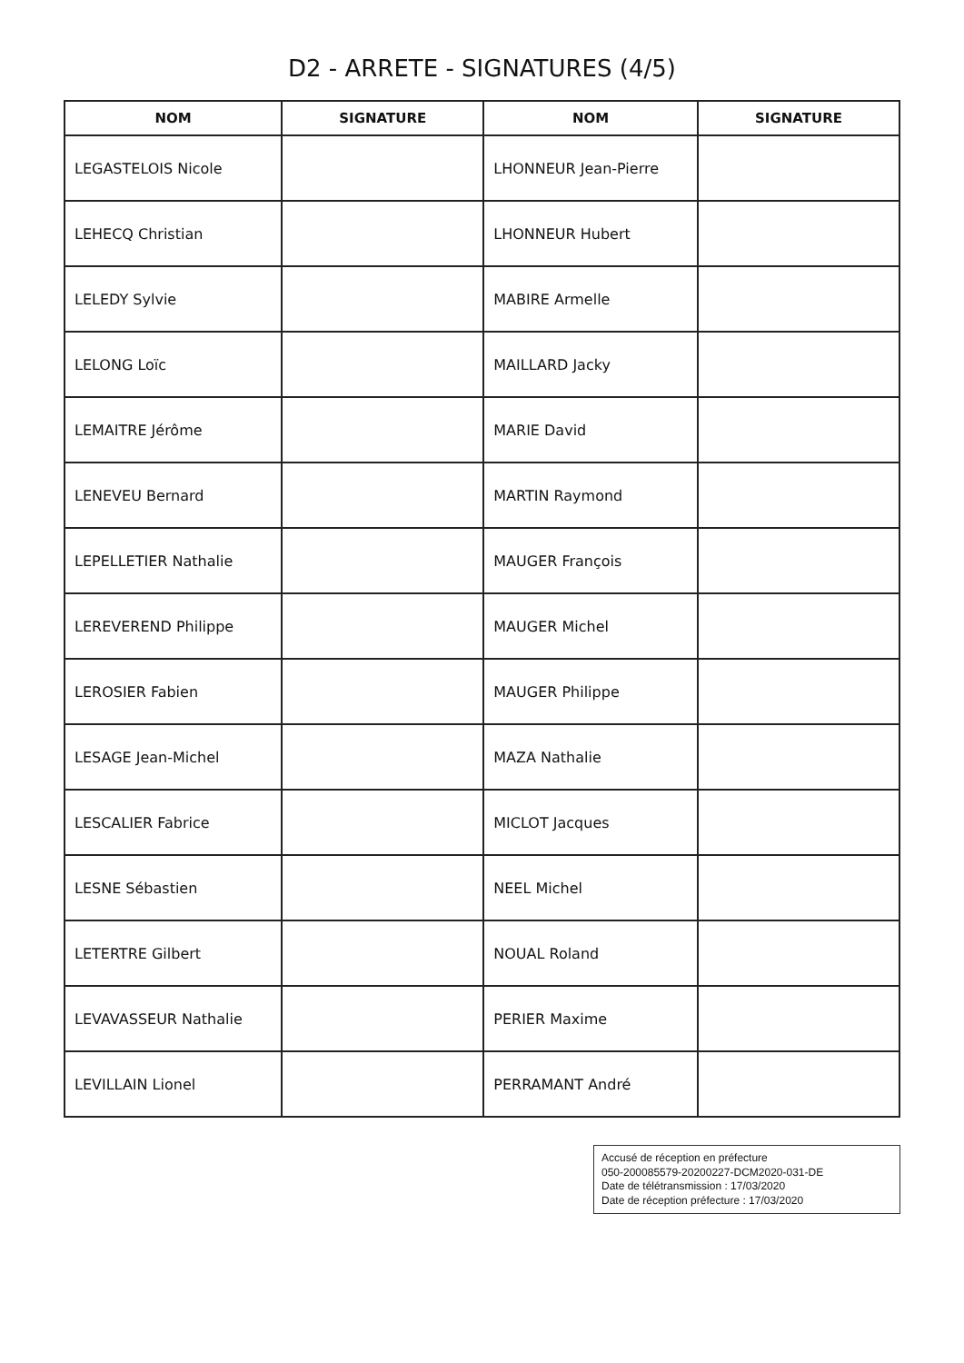D2 - ARRETE - SIGNATURES (4/5)
| NOM | SIGNATURE | NOM | SIGNATURE |
| --- | --- | --- | --- |
| LEGASTELOIS Nicole | | LHONNEUR Jean-Pierre | |
| LEHECQ Christian | | LHONNEUR Hubert | |
| LELEDY Sylvie | | MABIRE Armelle | |
| LELONG Loïc | | MAILLARD Jacky | |
| LEMAITRE Jérôme | | MARIE David | |
| LENEVEU Bernard | | MARTIN Raymond | |
| LEPELLETIER Nathalie | | MAUGER François | |
| LEREVEREND Philippe | | MAUGER Michel | |
| LEROSIER Fabien | | MAUGER Philippe | |
| LESAGE Jean-Michel | | MAZA Nathalie | |
| LESCALIER Fabrice | | MICLOT Jacques | |
| LESNE Sébastien | | NEEL Michel | |
| LETERTRE Gilbert | | NOUAL Roland | |
| LEVAVASSEUR Nathalie | | PERIER Maxime | |
| LEVILLAIN Lionel | | PERRAMANT André | |
Accusé de réception en préfecture
050-200085579-20200227-DCM2020-031-DE
Date de télétransmission : 17/03/2020
Date de réception préfecture : 17/03/2020